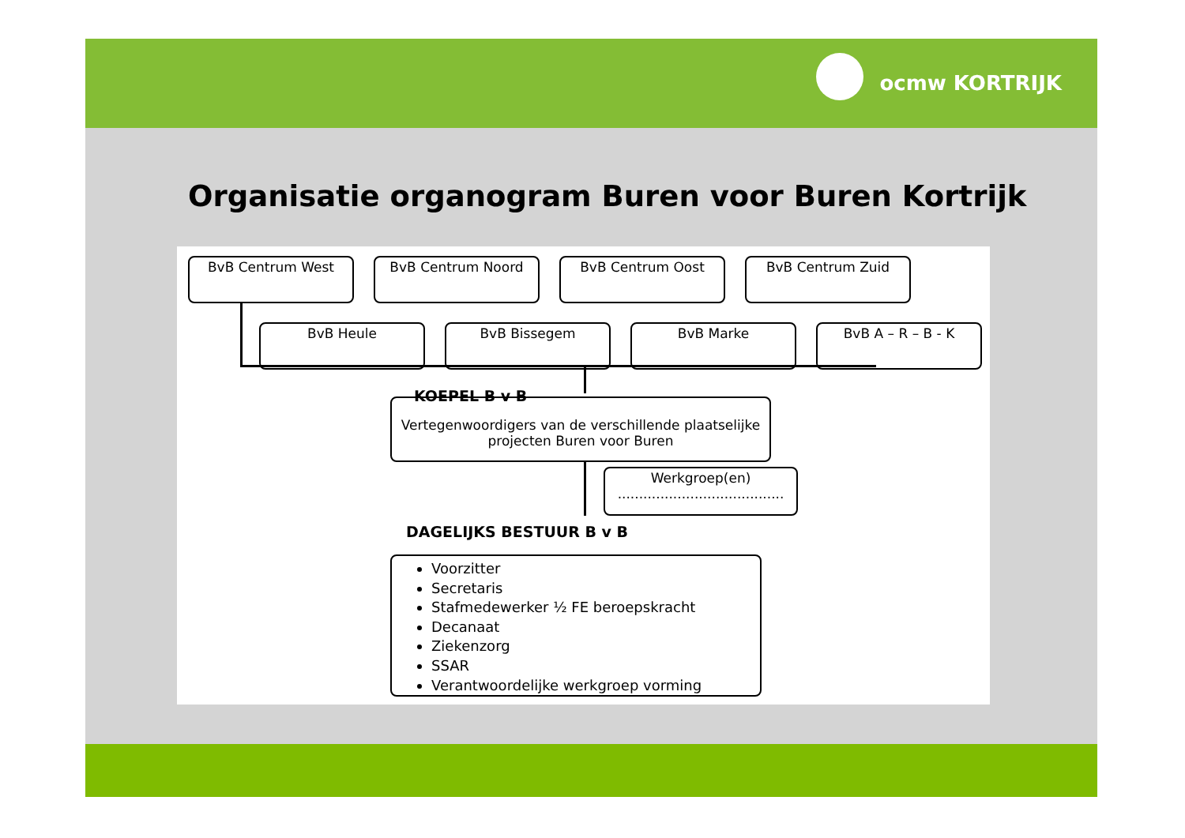ocmw KORTRIJK
Organisatie organogram Buren voor Buren Kortrijk
BvB Centrum West BvB Centrum Noord BvB Centrum Oost BvB Centrum Zuid
BvB Heule BvB Bissegem BvB Marke BvB A – R – B - K
KOEPEL B v B
Vertegenwoordigers van de verschillende plaatselijke projecten Buren voor Buren
Werkgroep(en)
.......................................
DAGELIJKS BESTUUR B v B
Voorzitter
Secretaris
Stafmedewerker ½ FE beroepskracht
Decanaat
Ziekenzorg
SSAR
Verantwoordelijke werkgroep vorming